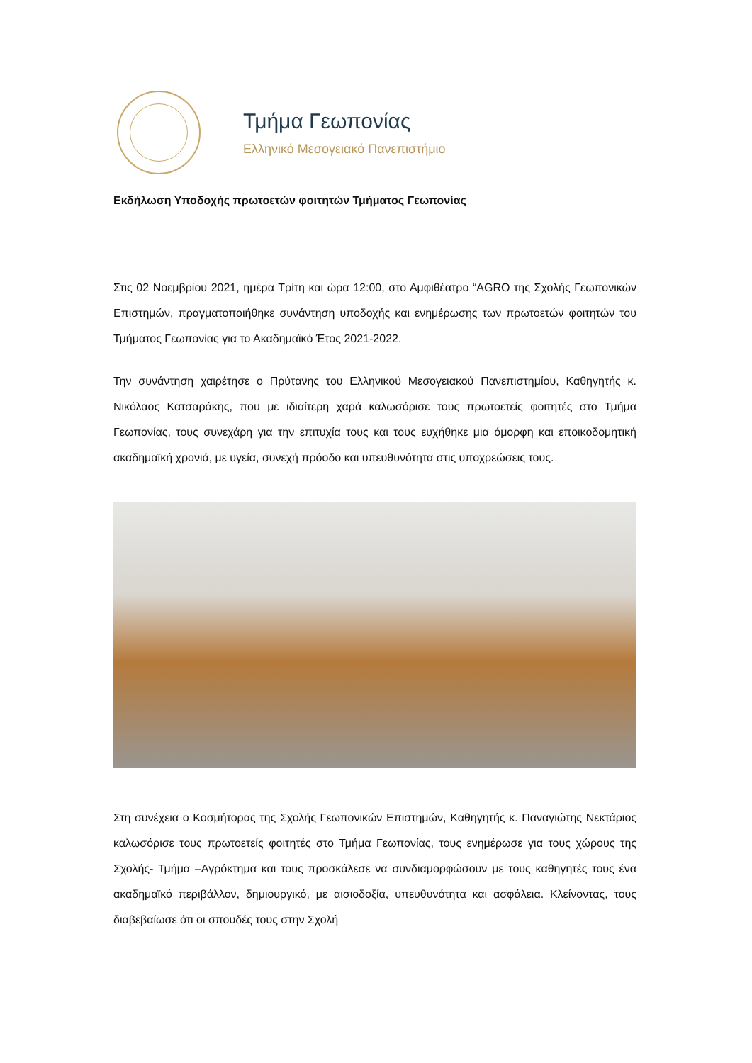Τμήμα Γεωπονίας
Ελληνικό Μεσογειακό Πανεπιστήμιο
Εκδήλωση Υποδοχής πρωτοετών φοιτητών Τμήματος Γεωπονίας
Στις 02 Νοεμβρίου 2021, ημέρα Τρίτη και ώρα 12:00, στο Αμφιθέατρο “AGRO της Σχολής Γεωπονικών Επιστημών, πραγματοποιήθηκε συνάντηση υποδοχής και ενημέρωσης των πρωτοετών φοιτητών του Τμήματος Γεωπονίας για το Ακαδημαϊκό Έτος 2021-2022.
Την συνάντηση χαιρέτησε ο Πρύτανης του Ελληνικού Μεσογειακού Πανεπιστημίου, Καθηγητής κ. Νικόλαος Κατσαράκης, που με ιδιαίτερη χαρά καλωσόρισε τους πρωτοετείς φοιτητές στο Τμήμα Γεωπονίας, τους συνεχάρη για την επιτυχία τους και τους ευχήθηκε μια όμορφη και εποικοδομητική ακαδημαϊκή χρονιά, με υγεία, συνεχή πρόοδο και υπευθυνότητα στις υποχρεώσεις τους.
Στη συνέχεια ο Κοσμήτορας της Σχολής Γεωπονικών Επιστημών, Καθηγητής κ. Παναγιώτης Νεκτάριος καλωσόρισε τους πρωτοετείς φοιτητές στο Τμήμα Γεωπονίας, τους ενημέρωσε για τους χώρους της Σχολής- Τμήμα –Αγρόκτημα και τους προσκάλεσε να συνδιαμορφώσουν με τους καθηγητές τους ένα ακαδημαϊκό περιβάλλον, δημιουργικό, με αισιοδοξία, υπευθυνότητα και ασφάλεια. Κλείνοντας, τους διαβεβαίωσε ότι οι σπουδές τους στην Σχολή